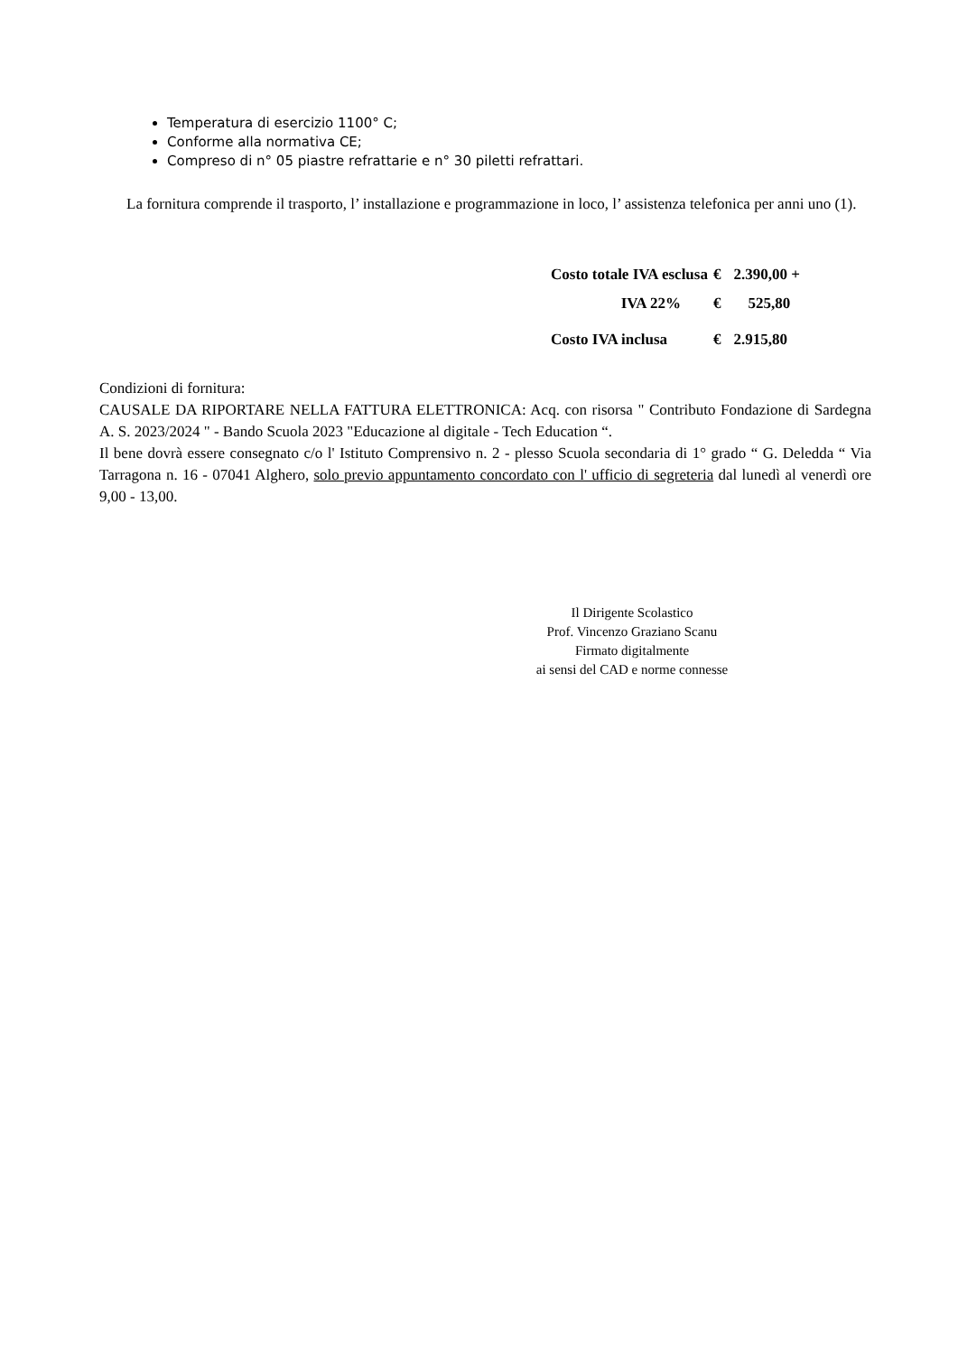Temperatura di esercizio 1100° C;
Conforme alla normativa CE;
Compreso di n° 05 piastre refrattarie e n° 30 piletti refrattari.
La fornitura comprende il trasporto, l’ installazione e programmazione in loco, l’ assistenza telefonica per anni uno (1).
| Costo totale IVA esclusa | € | 2.390,00 + |
| IVA 22% | € | 525,80 |
| Costo IVA inclusa | € | 2.915,80 |
Condizioni di fornitura:
CAUSALE DA RIPORTARE NELLA FATTURA ELETTRONICA: Acq. con risorsa " Contributo Fondazione di Sardegna A. S. 2023/2024 " - Bando Scuola 2023 "Educazione al digitale - Tech Education “.
Il bene dovrà essere consegnato c/o l' Istituto Comprensivo n. 2 - plesso Scuola secondaria di 1° grado “ G. Deledda “ Via Tarragona n. 16 - 07041 Alghero, solo previo appuntamento concordato con l' ufficio di segreteria dal lunedì al venerdì ore 9,00 - 13,00.
Il Dirigente Scolastico
Prof. Vincenzo Graziano Scanu
Firmato digitalmente
ai sensi del CAD e norme connesse